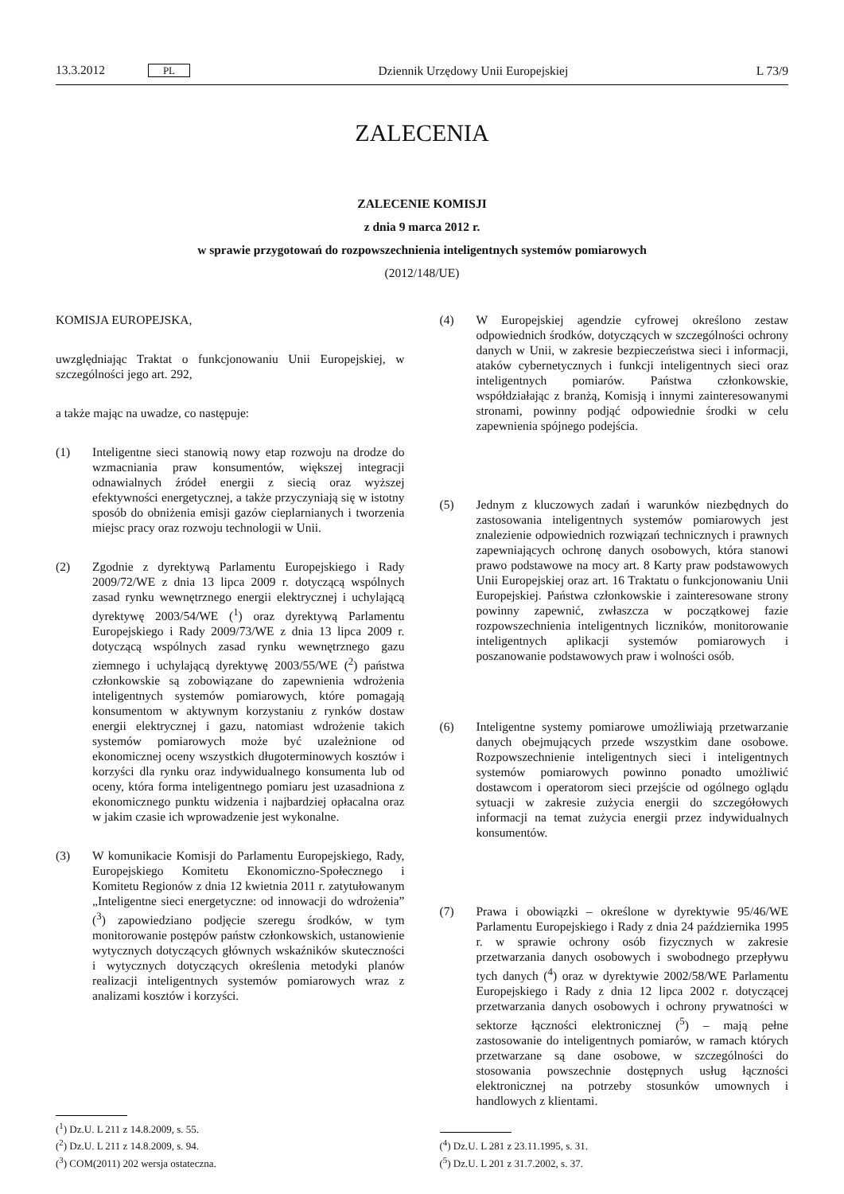13.3.2012 PL Dziennik Urzędowy Unii Europejskiej L 73/9
ZALECENIA
ZALECENIE KOMISJI
z dnia 9 marca 2012 r.
w sprawie przygotowań do rozpowszechnienia inteligentnych systemów pomiarowych
(2012/148/UE)
KOMISJA EUROPEJSKA,
uwzględniając Traktat o funkcjonowaniu Unii Europejskiej, w szczególności jego art. 292,
a także mając na uwadze, co następuje:
(1) Inteligentne sieci stanowią nowy etap rozwoju na drodze do wzmacniania praw konsumentów, większej integracji odnawialnych źródeł energii z siecią oraz wyższej efektywności energetycznej, a także przyczyniają się w istotny sposób do obniżenia emisji gazów cieplarnianych i tworzenia miejsc pracy oraz rozwoju technologii w Unii.
(2) Zgodnie z dyrektywą Parlamentu Europejskiego i Rady 2009/72/WE z dnia 13 lipca 2009 r. dotyczącą wspólnych zasad rynku wewnętrznego energii elektrycznej i uchylającą dyrektywę 2003/54/WE (<sup>1</sup>) oraz dyrektywą Parlamentu Europejskiego i Rady 2009/73/WE z dnia 13 lipca 2009 r. dotyczącą wspólnych zasad rynku wewnętrznego gazu ziemnego i uchylającą dyrektywę 2003/55/WE (<sup>2</sup>) państwa członkowskie są zobowiązane do zapewnienia wdrożenia inteligentnych systemów pomiarowych, które pomagają konsumentom w aktywnym korzystaniu z rynków dostaw energii elektrycznej i gazu, natomiast wdrożenie takich systemów pomiarowych może być uzależnione od ekonomicznej oceny wszystkich długoterminowych kosztów i korzyści dla rynku oraz indywidualnego konsumenta lub od oceny, która forma inteligentnego pomiaru jest uzasadniona z ekonomicznego punktu widzenia i najbardziej opłacalna oraz w jakim czasie ich wprowadzenie jest wykonalne.
(3) W komunikacie Komisji do Parlamentu Europejskiego, Rady, Europejskiego Komitetu Ekonomiczno-Społecznego i Komitetu Regionów z dnia 12 kwietnia 2011 r. zatytułowanym „Inteligentne sieci energetyczne: od innowacji do wdrożenia” (<sup>3</sup>) zapowiedziano podjęcie szeregu środków, w tym monitorowanie postępów państw członkowskich, ustanowienie wytycznych dotyczących głównych wskaźników skuteczności i wytycznych dotyczących określenia metodyki planów realizacji inteligentnych systemów pomiarowych wraz z analizami kosztów i korzyści.
(<sup>1</sup>) Dz.U. L 211 z 14.8.2009, s. 55.
(<sup>2</sup>) Dz.U. L 211 z 14.8.2009, s. 94.
(<sup>3</sup>) COM(2011) 202 wersja ostateczna.
(4) W Europejskiej agendzie cyfrowej określono zestaw odpowiednich środków, dotyczących w szczególności ochrony danych w Unii, w zakresie bezpieczeństwa sieci i informacji, ataków cybernetycznych i funkcji inteligentnych sieci oraz inteligentnych pomiarów. Państwa członkowskie, współdziałając z branżą, Komisją i innymi zainteresowanymi stronami, powinny podjąć odpowiednie środki w celu zapewnienia spójnego podejścia.
(5) Jednym z kluczowych zadań i warunków niezbędnych do zastosowania inteligentnych systemów pomiarowych jest znalezienie odpowiednich rozwiązań technicznych i prawnych zapewniających ochronę danych osobowych, która stanowi prawo podstawowe na mocy art. 8 Karty praw podstawowych Unii Europejskiej oraz art. 16 Traktatu o funkcjonowaniu Unii Europejskiej. Państwa członkowskie i zainteresowane strony powinny zapewnić, zwłaszcza w początkowej fazie rozpowszechnienia inteligentnych liczników, monitorowanie inteligentnych aplikacji systemów pomiarowych i poszanowanie podstawowych praw i wolności osób.
(6) Inteligentne systemy pomiarowe umożliwiają przetwarzanie danych obejmujących przede wszystkim dane osobowe. Rozpowszechnienie inteligentnych sieci i inteligentnych systemów pomiarowych powinno ponadto umożliwić dostawcom i operatorom sieci przejście od ogólnego oglądu sytuacji w zakresie zużycia energii do szczegółowych informacji na temat zużycia energii przez indywidualnych konsumentów.
(7) Prawa i obowiązki – określone w dyrektywie 95/46/WE Parlamentu Europejskiego i Rady z dnia 24 października 1995 r. w sprawie ochrony osób fizycznych w zakresie przetwarzania danych osobowych i swobodnego przepływu tych danych (<sup>4</sup>) oraz w dyrektywie 2002/58/WE Parlamentu Europejskiego i Rady z dnia 12 lipca 2002 r. dotyczącej przetwarzania danych osobowych i ochrony prywatności w sektorze łączności elektronicznej (<sup>5</sup>) – mają pełne zastosowanie do inteligentnych pomiarów, w ramach których przetwarzane są dane osobowe, w szczególności do stosowania powszechnie dostępnych usług łączności elektronicznej na potrzeby stosunków umownych i handlowych z klientami.
(<sup>4</sup>) Dz.U. L 281 z 23.11.1995, s. 31.
(<sup>5</sup>) Dz.U. L 201 z 31.7.2002, s. 37.